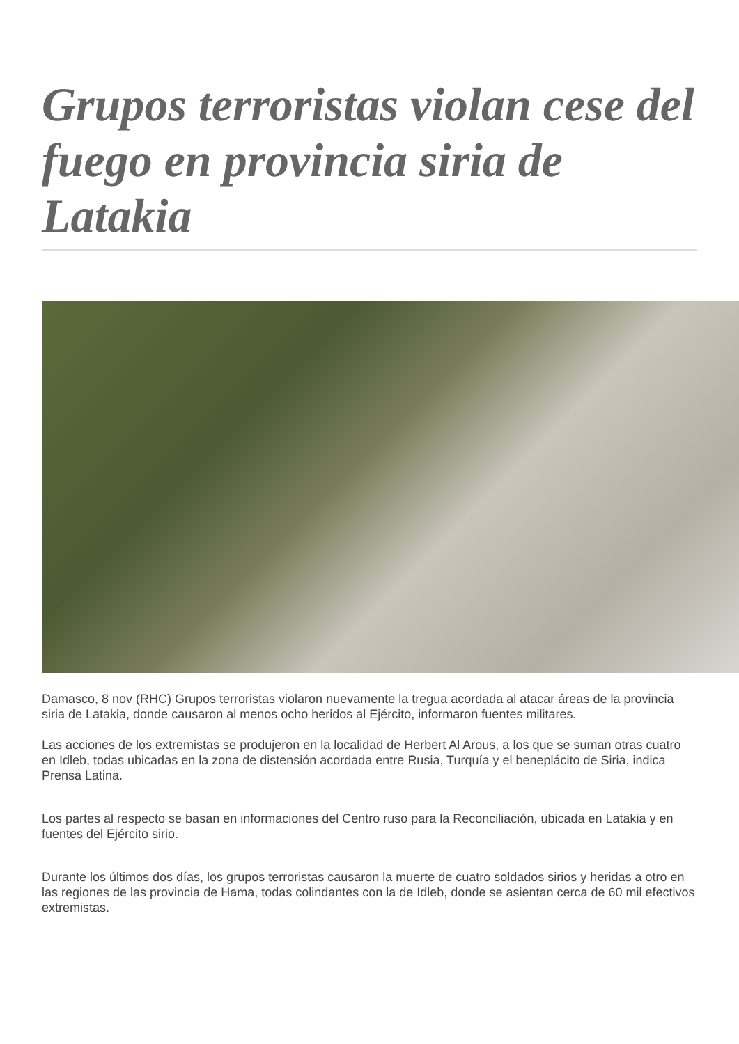Grupos terroristas violan cese del fuego en provincia siria de Latakia
Damasco, 8 nov (RHC) Grupos terroristas violaron nuevamente la tregua acordada al atacar áreas de la provincia siria de Latakia, donde causaron al menos ocho heridos al Ejército, informaron fuentes militares.
Las acciones de los extremistas se produjeron en la localidad de Herbert Al Arous, a los que se suman otras cuatro en Idleb, todas ubicadas en la zona de distensión acordada entre Rusia, Turquía y el beneplácito de Siria, indica Prensa Latina.
Los partes al respecto se basan en informaciones del Centro ruso para la Reconciliación, ubicada en Latakia y en fuentes del Ejército sirio.
Durante los últimos dos días, los grupos terroristas causaron la muerte de cuatro soldados sirios y heridas a otro en las regiones de las provincia de Hama, todas colindantes con la de Idleb, donde se asientan cerca de 60 mil efectivos extremistas.